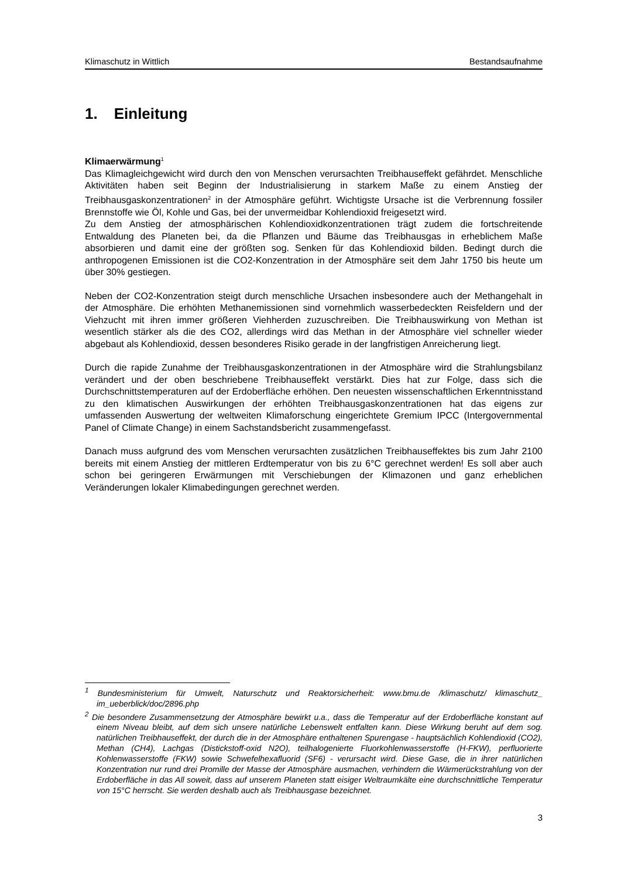Klimaschutz in Wittlich Bestandsaufnahme
1. Einleitung
Klimaerwärmung<sup>1</sup>
Das Klimagleichgewicht wird durch den von Menschen verursachten Treibhauseffekt gefährdet. Menschliche Aktivitäten haben seit Beginn der Industrialisierung in starkem Maße zu einem Anstieg der Treibhausgaskonzentrationen<sup>2</sup> in der Atmosphäre geführt. Wichtigste Ursache ist die Verbrennung fossiler Brennstoffe wie Öl, Kohle und Gas, bei der unvermeidbar Kohlendioxid freigesetzt wird.
Zu dem Anstieg der atmosphärischen Kohlendioxidkonzentrationen trägt zudem die fortschreitende Entwaldung des Planeten bei, da die Pflanzen und Bäume das Treibhausgas in erheblichem Maße absorbieren und damit eine der größten sog. Senken für das Kohlendioxid bilden. Bedingt durch die anthropogenen Emissionen ist die CO2-Konzentration in der Atmosphäre seit dem Jahr 1750 bis heute um über 30% gestiegen.
Neben der CO2-Konzentration steigt durch menschliche Ursachen insbesondere auch der Methangehalt in der Atmosphäre. Die erhöhten Methanemissionen sind vornehmlich wasserbedeckten Reisfeldern und der Viehzucht mit ihren immer größeren Viehherden zuzuschreiben. Die Treibhauswirkung von Methan ist wesentlich stärker als die des CO2, allerdings wird das Methan in der Atmosphäre viel schneller wieder abgebaut als Kohlendioxid, dessen besonderes Risiko gerade in der langfristigen Anreicherung liegt.
Durch die rapide Zunahme der Treibhausgaskonzentrationen in der Atmosphäre wird die Strahlungsbilanz verändert und der oben beschriebene Treibhauseffekt verstärkt. Dies hat zur Folge, dass sich die Durchschnittstemperaturen auf der Erdoberfläche erhöhen. Den neuesten wissenschaftlichen Erkenntnisstand zu den klimatischen Auswirkungen der erhöhten Treibhausgaskonzentrationen hat das eigens zur umfassenden Auswertung der weltweiten Klimaforschung eingerichtete Gremium IPCC (Intergovernmental Panel of Climate Change) in einem Sachstandsbericht zusammengefasst.
Danach muss aufgrund des vom Menschen verursachten zusätzlichen Treibhauseffektes bis zum Jahr 2100 bereits mit einem Anstieg der mittleren Erdtemperatur von bis zu 6°C gerechnet werden! Es soll aber auch schon bei geringeren Erwärmungen mit Verschiebungen der Klimazonen und ganz erheblichen Veränderungen lokaler Klimabedingungen gerechnet werden.
<sup>1</sup> Bundesministerium für Umwelt, Naturschutz und Reaktorsicherheit: www.bmu.de /klimaschutz/ klimaschutz_ im_ueberblick/doc/2896.php
<sup>2</sup> Die besondere Zusammensetzung der Atmosphäre bewirkt u.a., dass die Temperatur auf der Erdoberfläche konstant auf einem Niveau bleibt, auf dem sich unsere natürliche Lebenswelt entfalten kann. Diese Wirkung beruht auf dem sog. natürlichen Treibhauseffekt, der durch die in der Atmosphäre enthaltenen Spurengase - hauptsächlich Kohlendioxid (CO2), Methan (CH4), Lachgas (Distickstoff-oxid N2O), teilhalogenierte Fluorkohlenwasserstoffe (H-FKW), perfluorierte Kohlenwasserstoffe (FKW) sowie Schwefelhexafluorid (SF6) - verursacht wird. Diese Gase, die in ihrer natürlichen Konzentration nur rund drei Promille der Masse der Atmosphäre ausmachen, verhindern die Wärmerückstrahlung von der Erdoberfläche in das All soweit, dass auf unserem Planeten statt eisiger Weltraumkälte eine durchschnittliche Temperatur von 15°C herrscht. Sie werden deshalb auch als Treibhausgase bezeichnet.
3